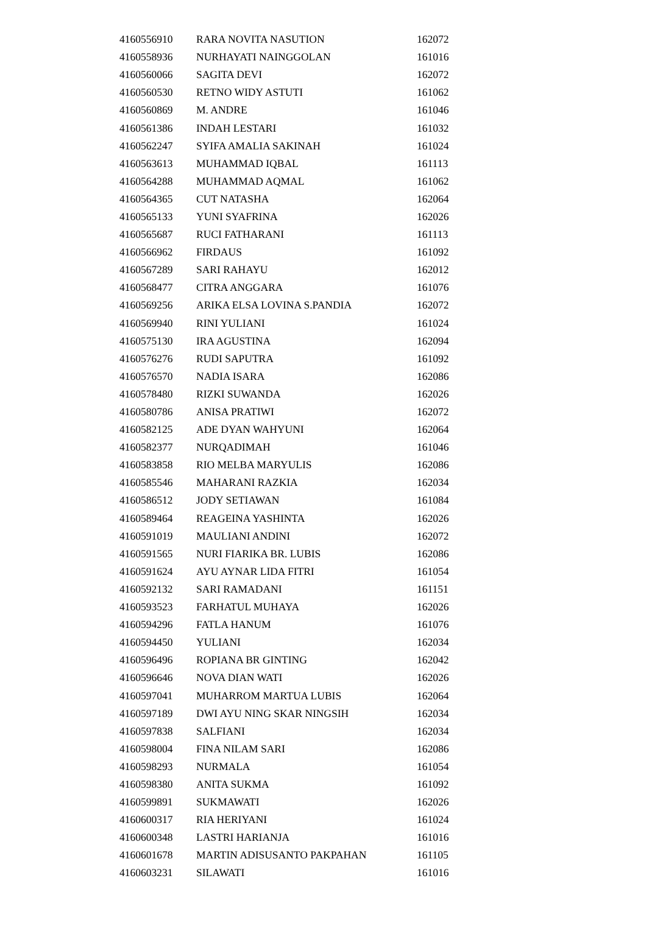| 4160556910 | RARA NOVITA NASUTION | 162072 |
| 4160558936 | NURHAYATI NAINGGOLAN | 161016 |
| 4160560066 | SAGITA DEVI | 162072 |
| 4160560530 | RETNO WIDY ASTUTI | 161062 |
| 4160560869 | M. ANDRE | 161046 |
| 4160561386 | INDAH LESTARI | 161032 |
| 4160562247 | SYIFA AMALIA SAKINAH | 161024 |
| 4160563613 | MUHAMMAD IQBAL | 161113 |
| 4160564288 | MUHAMMAD AQMAL | 161062 |
| 4160564365 | CUT NATASHA | 162064 |
| 4160565133 | YUNI SYAFRINA | 162026 |
| 4160565687 | RUCI FATHARANI | 161113 |
| 4160566962 | FIRDAUS | 161092 |
| 4160567289 | SARI RAHAYU | 162012 |
| 4160568477 | CITRA ANGGARA | 161076 |
| 4160569256 | ARIKA ELSA LOVINA S.PANDIA | 162072 |
| 4160569940 | RINI YULIANI | 161024 |
| 4160575130 | IRA AGUSTINA | 162094 |
| 4160576276 | RUDI SAPUTRA | 161092 |
| 4160576570 | NADIA ISARA | 162086 |
| 4160578480 | RIZKI SUWANDA | 162026 |
| 4160580786 | ANISA PRATIWI | 162072 |
| 4160582125 | ADE DYAN WAHYUNI | 162064 |
| 4160582377 | NURQADIMAH | 161046 |
| 4160583858 | RIO MELBA MARYULIS | 162086 |
| 4160585546 | MAHARANI RAZKIA | 162034 |
| 4160586512 | JODY SETIAWAN | 161084 |
| 4160589464 | REAGEINA YASHINTA | 162026 |
| 4160591019 | MAULIANI ANDINI | 162072 |
| 4160591565 | NURI FIARIKA BR. LUBIS | 162086 |
| 4160591624 | AYU AYNAR LIDA FITRI | 161054 |
| 4160592132 | SARI RAMADANI | 161151 |
| 4160593523 | FARHATUL MUHAYA | 162026 |
| 4160594296 | FATLA HANUM | 161076 |
| 4160594450 | YULIANI | 162034 |
| 4160596496 | ROPIANA BR GINTING | 162042 |
| 4160596646 | NOVA DIAN WATI | 162026 |
| 4160597041 | MUHARROM MARTUA LUBIS | 162064 |
| 4160597189 | DWI AYU NING SKAR NINGSIH | 162034 |
| 4160597838 | SALFIANI | 162034 |
| 4160598004 | FINA NILAM SARI | 162086 |
| 4160598293 | NURMALA | 161054 |
| 4160598380 | ANITA SUKMA | 161092 |
| 4160599891 | SUKMAWATI | 162026 |
| 4160600317 | RIA HERIYANI | 161024 |
| 4160600348 | LASTRI HARIANJA | 161016 |
| 4160601678 | MARTIN ADISUSANTO PAKPAHAN | 161105 |
| 4160603231 | SILAWATI | 161016 |